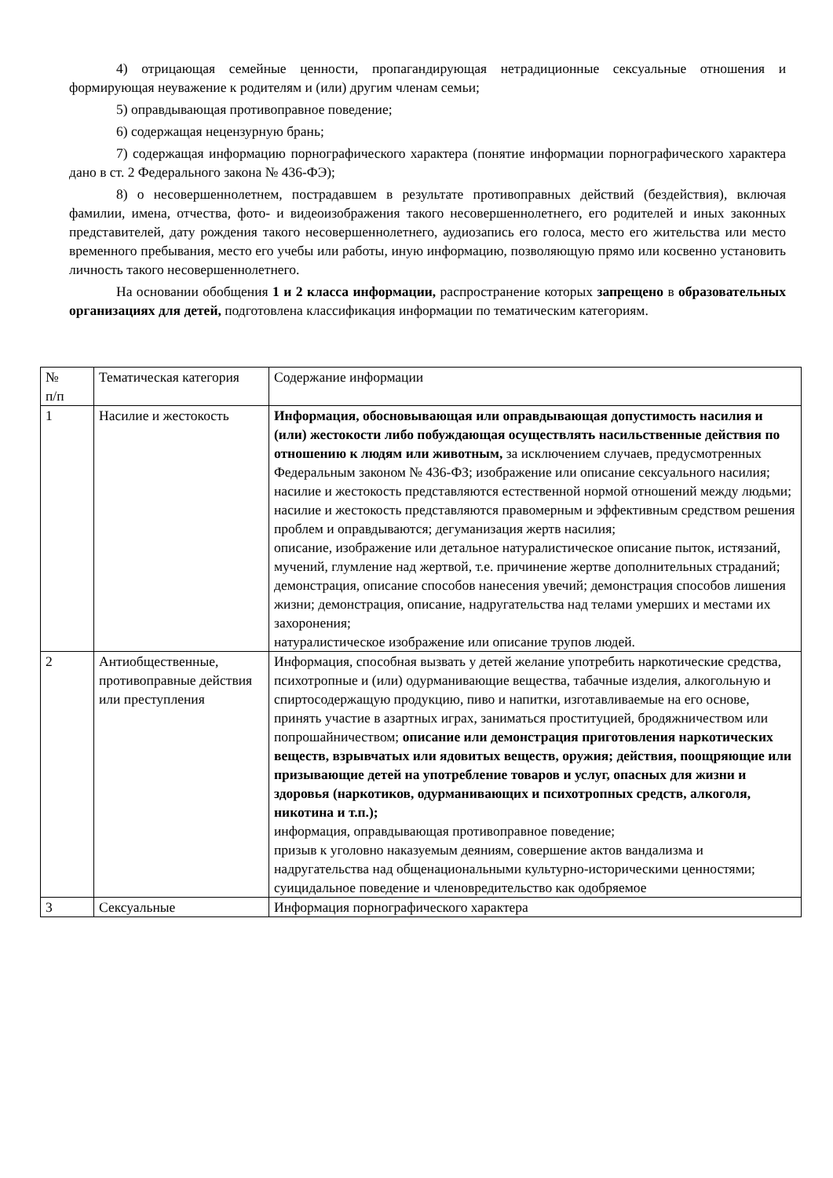4) отрицающая семейные ценности, пропагандирующая нетрадиционные сексуальные отношения и формирующая неуважение к родителям и (или) другим членам семьи;
5) оправдывающая противоправное поведение;
6) содержащая нецензурную брань;
7) содержащая информацию порнографического характера (понятие информации порнографического характера дано в ст. 2 Федерального закона № 436-ФЭ);
8) о несовершеннолетнем, пострадавшем в результате противоправных действий (бездействия), включая фамилии, имена, отчества, фото- и видеоизображения такого несовершеннолетнего, его родителей и иных законных представителей, дату рождения такого несовершеннолетнего, аудиозапись его голоса, место его жительства или место временного пребывания, место его учебы или работы, иную информацию, позволяющую прямо или косвенно установить личность такого несовершеннолетнего.
На основании обобщения 1 и 2 класса информации, распространение которых запрещено в образовательных организациях для детей, подготовлена классификация информации по тематическим категориям.
| № п/п | Тематическая категория | Содержание информации |
| 1 | Насилие и жестокость | Информация, обосновывающая или оправдывающая допустимость насилия и (или) жестокости либо побуждающая осуществлять насильственные действия по отношению к людям или животным, за исключением случаев, предусмотренных Федеральным законом № 436-ФЗ; изображение или описание сексуального насилия; насилие и жестокость представляются естественной нормой отношений между людьми; насилие и жестокость представляются правомерным и эффективным средством решения проблем и оправдываются; дегуманизация жертв насилия; описание, изображение или детальное натуралистическое описание пыток, истязаний, мучений, глумление над жертвой, т.е. причинение жертве дополнительных страданий; демонстрация, описание способов нанесения увечий; демонстрация способов лишения жизни; демонстрация, описание, надругательства над телами умерших и местами их захоронения; натуралистическое изображение или описание трупов людей. |
| 2 | Антиобщественные, противоправные действия или преступления | Информация, способная вызвать у детей желание употребить наркотические средства, психотропные и (или) одурманивающие вещества, табачные изделия, алкогольную и спиртосодержащую продукцию, пиво и напитки, изготавливаемые на его основе, принять участие в азартных играх, заниматься проституцией, бродяжничеством или попрошайничеством; описание или демонстрация приготовления наркотических веществ, взрывчатых или ядовитых веществ, оружия; действия, поощряющие или призывающие детей на употребление товаров и услуг, опасных для жизни и здоровья (наркотиков, одурманивающих и психотропных средств, алкоголя, никотина и т.п.); информация, оправдывающая противоправное поведение; призыв к уголовно наказуемым деяниям, совершение актов вандализма и надругательства над общенациональными культурно-историческими ценностями; суицидальное поведение и членовредительство как одобряемое |
| 3 | Сексуальные | Информация порнографического характера |